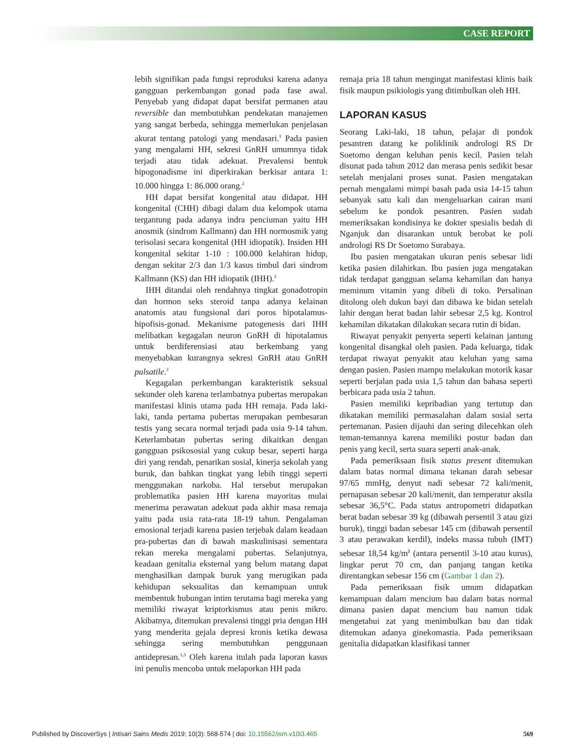CASE REPORT
lebih signifikan pada fungsi reproduksi karena adanya gangguan perkembangan gonad pada fase awal. Penyebab yang didapat dapat bersifat permanen atau reversible dan membutuhkan pendekatan manajemen yang sangat berbeda, sehingga memerlukan penjelasan akurat tentang patologi yang mendasari.<sup>1</sup> Pada pasien yang mengalami HH, sekresi GnRH umumnya tidak terjadi atau tidak adekuat. Prevalensi bentuk hipogonadisme ini diperkirakan berkisar antara 1: 10.000 hingga 1: 86.000 orang.<sup>2</sup>
HH dapat bersifat kongenital atau didapat. HH kongenital (CHH) dibagi dalam dua kelompok utama tergantung pada adanya indra penciuman yaitu HH anosmik (sindrom Kallmann) dan HH normosmik yang terisolasi secara kongenital (HH idiopatik). Insiden HH kongenital sekitar 1-10 : 100.000 kelahiran hidup, dengan sekitar 2/3 dan 1/3 kasus timbul dari sindrom Kallmann (KS) dan HH idiopatik (IHH).<sup>2</sup>
IHH ditandai oleh rendahnya tingkat gonadotropin dan hormon seks steroid tanpa adanya kelainan anatomis atau fungsional dari poros hipotalamus-hipofisis-gonad. Mekanisme patogenesis dari IHH melibatkan kegagalan neuron GnRH di hipotalamus untuk berdiferensiasi atau berkembang yang menyebabkan kurangnya sekresi GnRH atau GnRH pulsatile.<sup>2</sup>
Kegagalan perkembangan karakteristik seksual sekunder oleh karena terlambatnya pubertas merupakan manifestasi klinis utama pada HH remaja. Pada laki-laki, tanda pertama pubertas merupakan pembesaran testis yang secara normal terjadi pada usia 9-14 tahun. Keterlambatan pubertas sering dikaitkan dengan gangguan psikososial yang cukup besar, seperti harga diri yang rendah, penarikan sosial, kinerja sekolah yang buruk, dan bahkan tingkat yang lebih tinggi seperti menggunakan narkoba. Hal tersebut merupakan problematika pasien HH karena mayoritas mulai menerima perawatan adekuat pada akhir masa remaja yaitu pada usia rata-rata 18-19 tahun. Pengalaman emosional terjadi karena pasien terjebak dalam keadaan pra-pubertas dan di bawah maskulinisasi sementara rekan mereka mengalami pubertas. Selanjutnya, keadaan genitalia eksternal yang belum matang dapat menghasilkan dampak buruk yang merugikan pada kehidupan seksualitas dan kemampuan untuk membentuk hubungan intim terutama bagi mereka yang memiliki riwayat kriptorkismus atau penis mikro. Akibatnya, ditemukan prevalensi tinggi pria dengan HH yang menderita gejala depresi kronis ketika dewasa sehingga sering membutuhkan penggunaan antidepresan.<sup>1,3</sup> Oleh karena itulah pada laporan kasus ini penulis mencoba untuk melaporkan HH pada
remaja pria 18 tahun mengingat manifestasi klinis baik fisik maupun psikiologis yang ditimbulkan oleh HH.
LAPORAN KASUS
Seorang Laki-laki, 18 tahun, pelajar di pondok pesantren datang ke poliklinik andrologi RS Dr Soetomo dengan keluhan penis kecil. Pasien telah disunat pada tahun 2012 dan merasa penis sedikit besar setelah menjalani proses sunat. Pasien mengatakan pernah mengalami mimpi basah pada usia 14-15 tahun sebanyak satu kali dan mengeluarkan cairan mani sebelum ke pondok pesantren. Pasien sudah memeriksakan kondisinya ke dokter spesialis bedah di Nganjuk dan disarankan untuk berobat ke poli andrologi RS Dr Soetomo Surabaya.
Ibu pasien mengatakan ukuran penis sebesar lidi ketika pasien dilahirkan. Ibu pasien juga mengatakan tidak terdapat gangguan selama kehamilan dan hanya meminum vitamin yang dibeli di toko. Persalinan ditolong oleh dukun bayi dan dibawa ke bidan setelah lahir dengan berat badan lahir sebesar 2,5 kg. Kontrol kehamilan dikatakan dilakukan secara rutin di bidan.
Riwayat penyakit penyerta seperti kelainan jantung kongenital disangkal oleh pasien. Pada keluarga, tidak terdapat riwayat penyakit atau keluhan yang sama dengan pasien. Pasien mampu melakukan motorik kasar seperti berjalan pada usia 1,5 tahun dan bahasa seperti berbicara pada usia 2 tahun.
Pasien memiliki kepribadian yang tertutup dan dikatakan memiliki permasalahan dalam sosial serta pertemanan. Pasien dijauhi dan sering dilecehkan oleh teman-temannya karena memiliki postur badan dan penis yang kecil, serta suara seperti anak-anak.
Pada pemeriksaan fisik status present ditemukan dalam batas normal dimana tekanan darah sebesar 97/65 mmHg, denyut nadi sebesar 72 kali/menit, pernapasan sebesar 20 kali/menit, dan temperatur aksila sebesar 36,5°C. Pada status antropometri didapatkan berat badan sebesar 39 kg (dibawah persentil 3 atau gizi buruk), tinggi badan sebesar 145 cm (dibawah persentil 3 atau perawakan kerdil), indeks massa tubuh (IMT) sebesar 18,54 kg/m<sup>2</sup> (antara persentil 3-10 atau kurus), lingkar perut 70 cm, dan panjang tangan ketika direntangkan sebesar 156 cm (Gambar 1 dan 2).
Pada pemeriksaan fisik umum didapatkan kemampuan dalam mencium bau dalam batas normal dimana pasien dapat mencium bau namun tidak mengetahui zat yang menimbulkan bau dan tidak ditemukan adanya ginekomastia. Pada pemeriksaan genitalia didapatkan klasifikasi tanner
Published by DiscoverSys | Intisari Sains Medis 2019; 10(3): 568-574 | doi: 10.15562/ism.v10i3.465 569